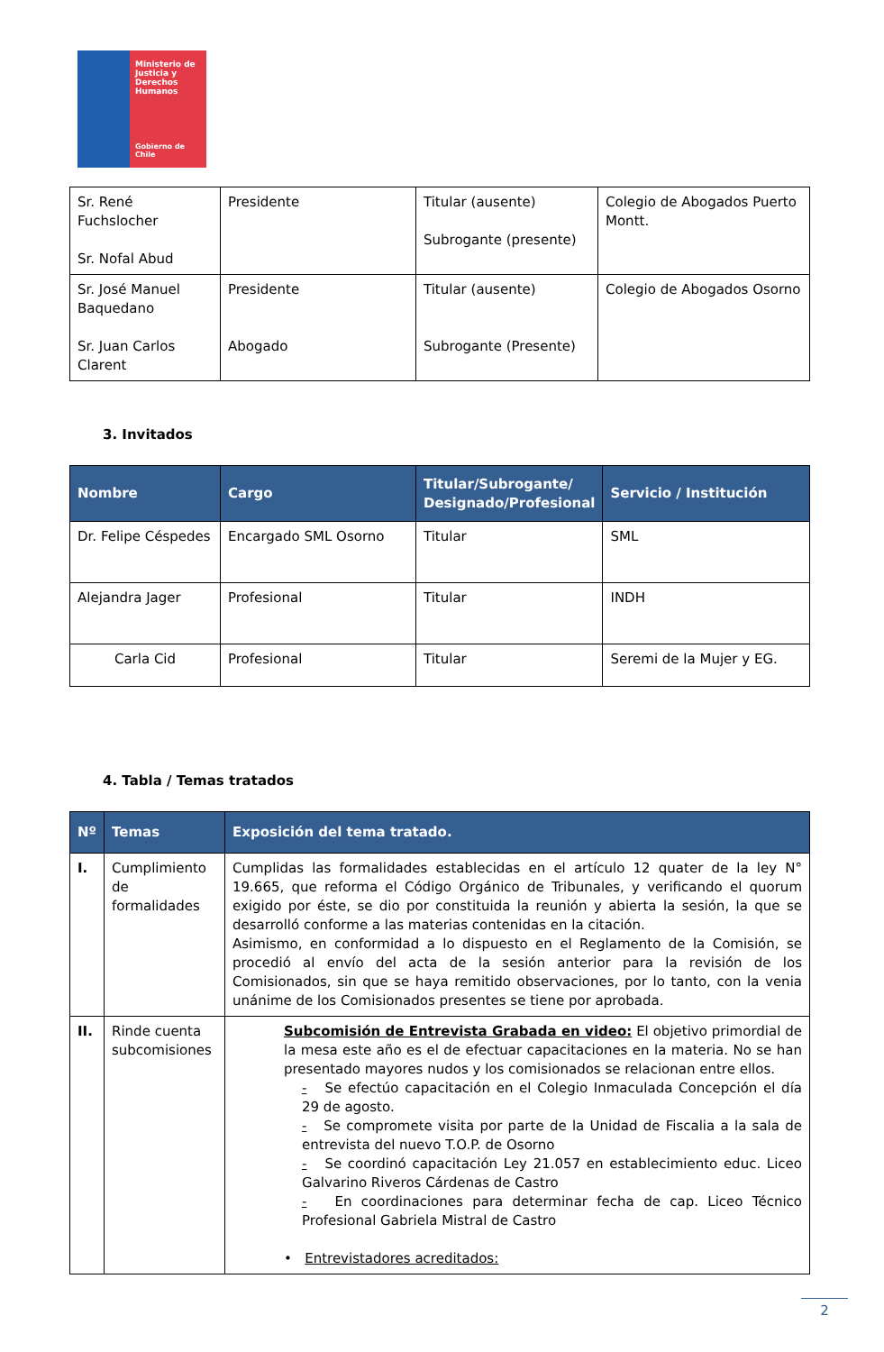Ministerio de Justicia y Derechos Humanos
Gobierno de Chile
| Sr. René Fuchslocher Sr. Nofal Abud | Presidente | Titular (ausente) Subrogante (presente) | Colegio de Abogados Puerto Montt. |
| Sr. José Manuel Baquedano Sr. Juan Carlos Clarent | Presidente Abogado | Titular (ausente) Subrogante (Presente) | Colegio de Abogados Osorno |
3. Invitados
| Nombre | Cargo | Titular/Subrogante/ Designado/Profesional | Servicio / Institución |
| --- | --- | --- | --- |
| Dr. Felipe Céspedes | Encargado SML Osorno | Titular | SML |
| Alejandra Jager | Profesional | Titular | INDH |
| Carla Cid | Profesional | Titular | Seremi de la Mujer y EG. |
4. Tabla / Temas tratados
| Nº | Temas | Exposición del tema tratado. |
| --- | --- | --- |
| I. | Cumplimiento de formalidades | Cumplidas las formalidades establecidas en el artículo 12 quater de la ley N° 19.665, que reforma el Código Orgánico de Tribunales, y verificando el quorum exigido por éste, se dio por constituida la reunión y abierta la sesión, la que se desarrolló conforme a las materias contenidas en la citación. Asimismo, en conformidad a lo dispuesto en el Reglamento de la Comisión, se procedió al envío del acta de la sesión anterior para la revisión de los Comisionados, sin que se haya remitido observaciones, por lo tanto, con la venia unánime de los Comisionados presentes se tiene por aprobada. |
| II. | Rinde cuenta subcomisiones | Subcomisión de Entrevista Grabada en video: El objetivo primordial de la mesa este año es el de efectuar capacitaciones en la materia. No se han presentado mayores nudos y los comisionados se relacionan entre ellos. - Se efectúo capacitación en el Colegio Inmaculada Concepción el día 29 de agosto. - Se compromete visita por parte de la Unidad de Fiscalia a la sala de entrevista del nuevo T.O.P. de Osorno - Se coordinó capacitación Ley 21.057 en establecimiento educ. Liceo Galvarino Riveros Cárdenas de Castro - En coordinaciones para determinar fecha de cap. Liceo Técnico Profesional Gabriela Mistral de Castro • Entrevistadores acreditados: |
2